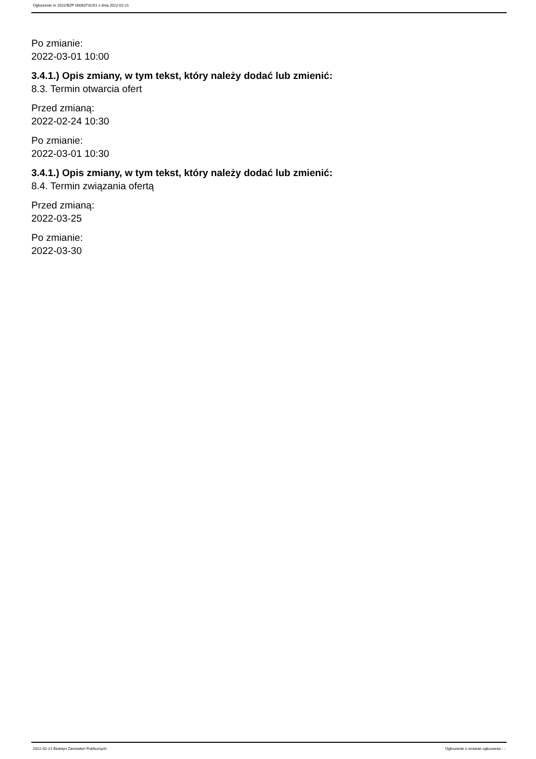Ogłoszenie nr 2022/BZP 00063731/01 z dnia 2022-02-21
Po zmianie:
2022-03-01 10:00
3.4.1.) Opis zmiany, w tym tekst, który należy dodać lub zmienić:
8.3. Termin otwarcia ofert
Przed zmianą:
2022-02-24 10:30
Po zmianie:
2022-03-01 10:30
3.4.1.) Opis zmiany, w tym tekst, który należy dodać lub zmienić:
8.4. Termin związania ofertą
Przed zmianą:
2022-03-25
Po zmianie:
2022-03-30
2022-02-21 Biuletyn Zamówień Publicznych Ogłoszenie o zmianie ogłoszenia - -